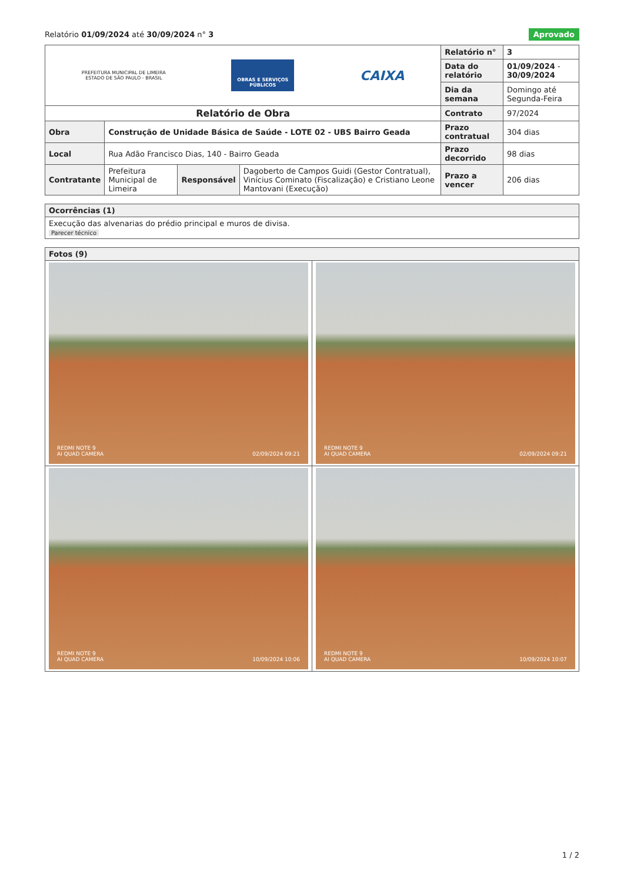Relatório 01/09/2024 até 30/09/2024 n° 3
Aprovado
| PREFEITURA MUNICIPAL DE LIMEIRA ESTADO DE SÃO PAULO - BRASIL OBRAS E SERVIÇOS PÚBLICOS CAIXA | | | | Relatório n° | 3 |
| | | | | Data do relatório | 01/09/2024 - 30/09/2024 |
| | | | | Dia da semana | Domingo até Segunda-Feira |
| Relatório de Obra | | | | Contrato | 97/2024 |
| Obra | Construção de Unidade Básica de Saúde - LOTE 02 - UBS Bairro Geada | | | Prazo contratual | 304 dias |
| Local | Rua Adão Francisco Dias, 140 - Bairro Geada | | | Prazo decorrido | 98 dias |
| Contratante | Prefeitura Municipal de Limeira | Responsável | Dagoberto de Campos Guidi (Gestor Contratual), Vinícius Cominato (Fiscalização) e Cristiano Leone Mantovani (Execução) | Prazo a vencer | 206 dias |
| Ocorrências (1) |
| Execução das alvenarias do prédio principal e muros de divisa. Parecer técnico |
| Fotos (9) | |
| REDMI NOTE 9 AI QUAD CAMERA 02/09/2024 09:21 | REDMI NOTE 9 AI QUAD CAMERA 02/09/2024 09:21 |
| REDMI NOTE 9 AI QUAD CAMERA 10/09/2024 10:06 | REDMI NOTE 9 AI QUAD CAMERA 10/09/2024 10:07 |
1 / 2